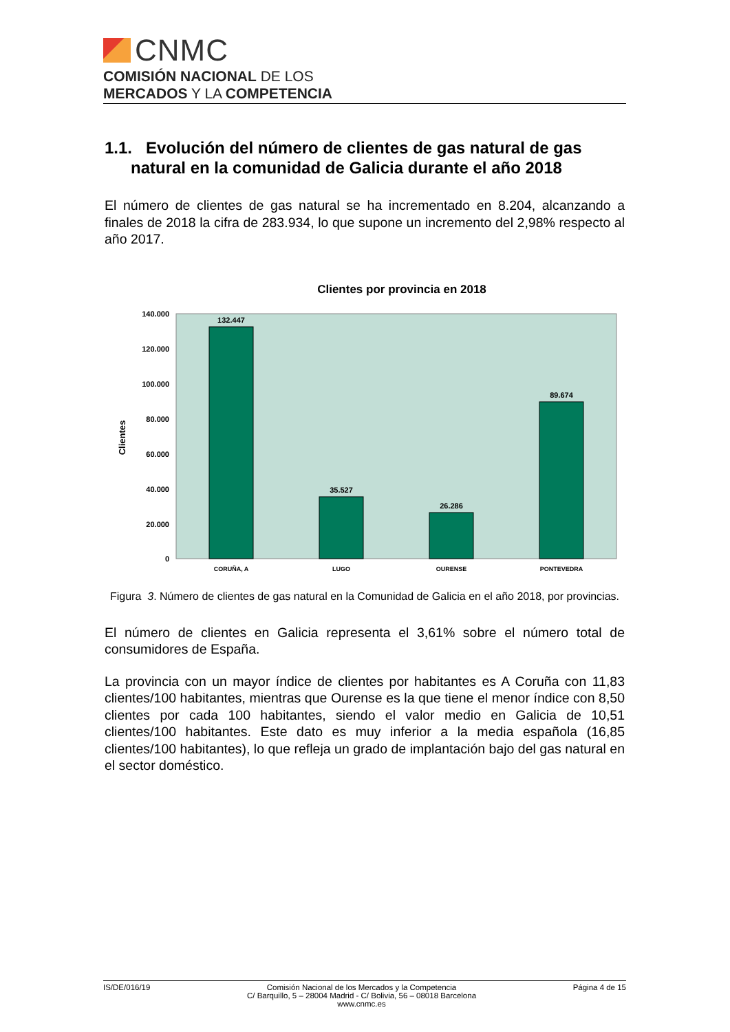CNMC
COMISIÓN NACIONAL DE LOS
MERCADOS Y LA COMPETENCIA
1.1. Evolución del número de clientes de gas natural de gas natural en la comunidad de Galicia durante el año 2018
El número de clientes de gas natural se ha incrementado en 8.204, alcanzando a finales de 2018 la cifra de 283.934, lo que supone un incremento del 2,98% respecto al año 2017.
Clientes por provincia en 2018
140.000
120.000
100.000
80.000
60.000
40.000
20.000
0
Clientes
132.447
35.527
26.286
89.674
CORUÑA, A
LUGO
OURENSE
PONTEVEDRA
Figura 3. Número de clientes de gas natural en la Comunidad de Galicia en el año 2018, por provincias.
El número de clientes en Galicia representa el 3,61% sobre el número total de consumidores de España.
La provincia con un mayor índice de clientes por habitantes es A Coruña con 11,83 clientes/100 habitantes, mientras que Ourense es la que tiene el menor índice con 8,50 clientes por cada 100 habitantes, siendo el valor medio en Galicia de 10,51 clientes/100 habitantes. Este dato es muy inferior a la media española (16,85 clientes/100 habitantes), lo que refleja un grado de implantación bajo del gas natural en el sector doméstico.
IS/DE/016/19 Comisión Nacional de los Mercados y la Competencia
C/ Barquillo, 5 – 28004 Madrid - C/ Bolivia, 56 – 08018 Barcelona
www.cnmc.es Página 4 de 15